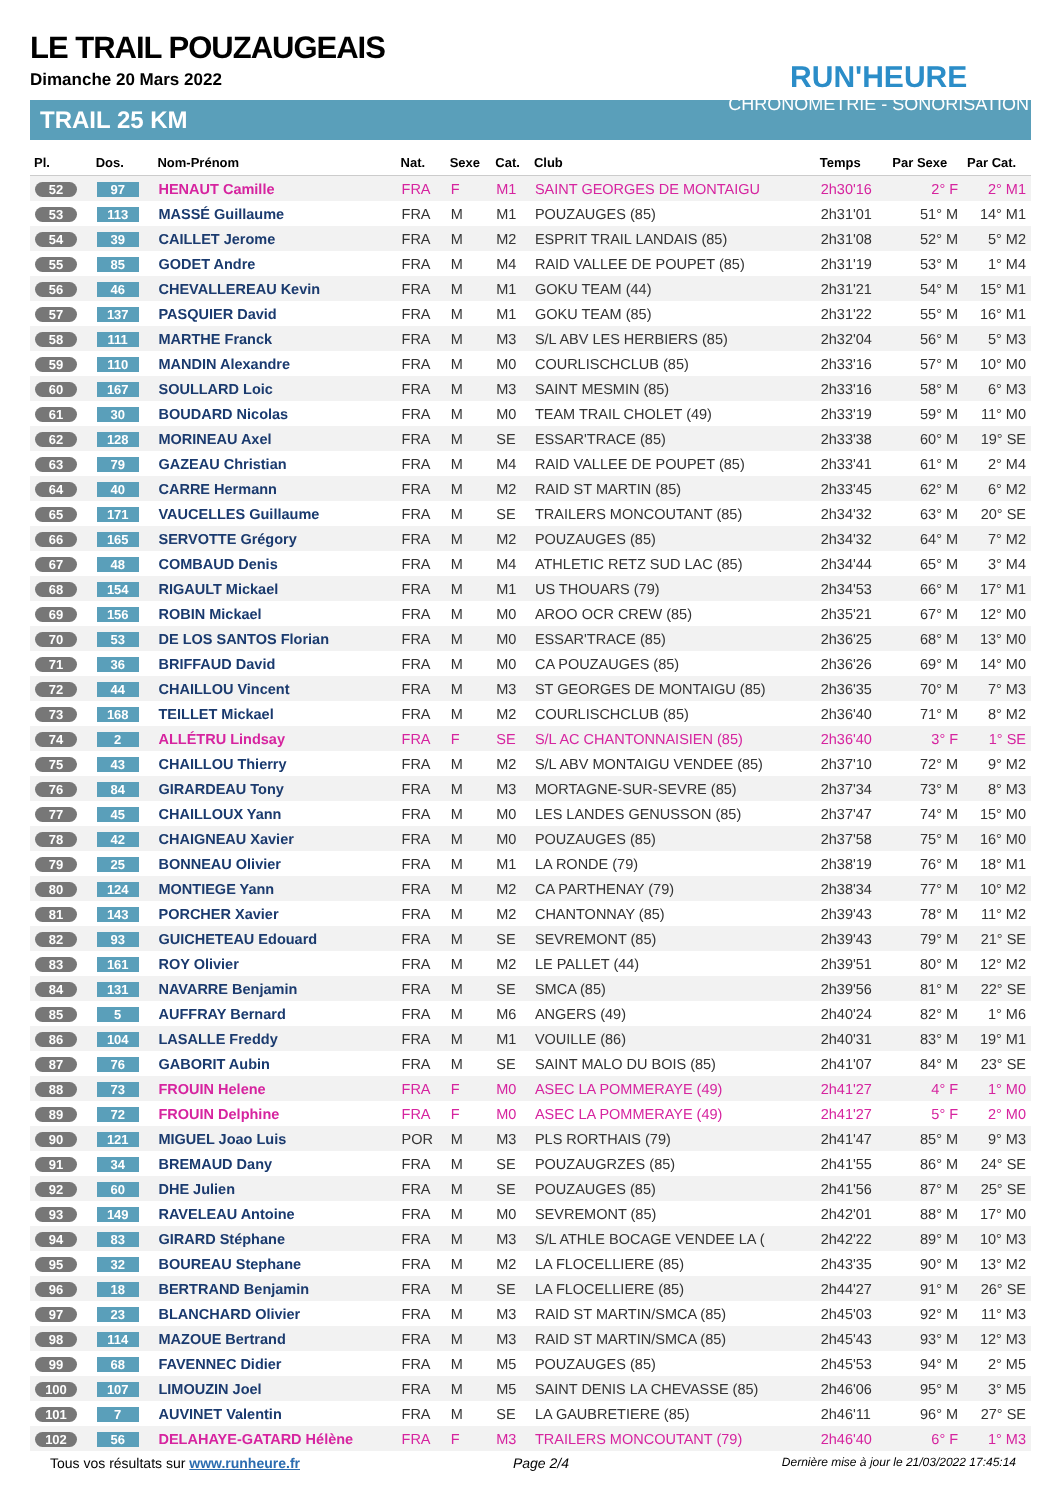LE TRAIL POUZAUGEAIS
Dimanche 20 Mars 2022
RUN'HEURE
CHRONOMÉTRIE - SONORISATION
TRAIL 25 KM
| Pl. | Dos. | Nom-Prénom | Nat. | Sexe | Cat. | Club | Temps | Par Sexe | Par Cat. |
| --- | --- | --- | --- | --- | --- | --- | --- | --- | --- |
| 52 | 97 | HENAUT Camille | FRA | F | M1 | SAINT GEORGES DE MONTAIGU | 2h30'16 | 2° F | 2° M1 |
| 53 | 113 | MASSÉ Guillaume | FRA | M | M1 | POUZAUGES (85) | 2h31'01 | 51° M | 14° M1 |
| 54 | 39 | CAILLET Jerome | FRA | M | M2 | ESPRIT TRAIL LANDAIS (85) | 2h31'08 | 52° M | 5° M2 |
| 55 | 85 | GODET Andre | FRA | M | M4 | RAID VALLEE DE POUPET (85) | 2h31'19 | 53° M | 1° M4 |
| 56 | 46 | CHEVALLEREAU Kevin | FRA | M | M1 | GOKU TEAM (44) | 2h31'21 | 54° M | 15° M1 |
| 57 | 137 | PASQUIER David | FRA | M | M1 | GOKU TEAM (85) | 2h31'22 | 55° M | 16° M1 |
| 58 | 111 | MARTHE Franck | FRA | M | M3 | S/L ABV LES HERBIERS (85) | 2h32'04 | 56° M | 5° M3 |
| 59 | 110 | MANDIN Alexandre | FRA | M | M0 | COURLISCHCLUB (85) | 2h33'16 | 57° M | 10° M0 |
| 60 | 167 | SOULLARD Loic | FRA | M | M3 | SAINT MESMIN (85) | 2h33'16 | 58° M | 6° M3 |
| 61 | 30 | BOUDARD Nicolas | FRA | M | M0 | TEAM TRAIL CHOLET (49) | 2h33'19 | 59° M | 11° M0 |
| 62 | 128 | MORINEAU Axel | FRA | M | SE | ESSAR'TRACE (85) | 2h33'38 | 60° M | 19° SE |
| 63 | 79 | GAZEAU Christian | FRA | M | M4 | RAID VALLEE DE POUPET (85) | 2h33'41 | 61° M | 2° M4 |
| 64 | 40 | CARRE Hermann | FRA | M | M2 | RAID ST MARTIN (85) | 2h33'45 | 62° M | 6° M2 |
| 65 | 171 | VAUCELLES Guillaume | FRA | M | SE | TRAILERS MONCOUTANT (85) | 2h34'32 | 63° M | 20° SE |
| 66 | 165 | SERVOTTE Grégory | FRA | M | M2 | POUZAUGES (85) | 2h34'32 | 64° M | 7° M2 |
| 67 | 48 | COMBAUD Denis | FRA | M | M4 | ATHLETIC RETZ SUD LAC (85) | 2h34'44 | 65° M | 3° M4 |
| 68 | 154 | RIGAULT Mickael | FRA | M | M1 | US THOUARS (79) | 2h34'53 | 66° M | 17° M1 |
| 69 | 156 | ROBIN Mickael | FRA | M | M0 | AROO OCR CREW (85) | 2h35'21 | 67° M | 12° M0 |
| 70 | 53 | DE LOS SANTOS Florian | FRA | M | M0 | ESSAR'TRACE (85) | 2h36'25 | 68° M | 13° M0 |
| 71 | 36 | BRIFFAUD David | FRA | M | M0 | CA POUZAUGES (85) | 2h36'26 | 69° M | 14° M0 |
| 72 | 44 | CHAILLOU Vincent | FRA | M | M3 | ST GEORGES DE MONTAIGU (85) | 2h36'35 | 70° M | 7° M3 |
| 73 | 168 | TEILLET Mickael | FRA | M | M2 | COURLISCHCLUB (85) | 2h36'40 | 71° M | 8° M2 |
| 74 | 2 | ALLÉTRU Lindsay | FRA | F | SE | S/L AC CHANTONNAISIEN (85) | 2h36'40 | 3° F | 1° SE |
| 75 | 43 | CHAILLOU Thierry | FRA | M | M2 | S/L ABV MONTAIGU VENDEE (85) | 2h37'10 | 72° M | 9° M2 |
| 76 | 84 | GIRARDEAU Tony | FRA | M | M3 | MORTAGNE-SUR-SEVRE (85) | 2h37'34 | 73° M | 8° M3 |
| 77 | 45 | CHAILLOUX Yann | FRA | M | M0 | LES LANDES GENUSSON (85) | 2h37'47 | 74° M | 15° M0 |
| 78 | 42 | CHAIGNEAU Xavier | FRA | M | M0 | POUZAUGES (85) | 2h37'58 | 75° M | 16° M0 |
| 79 | 25 | BONNEAU Olivier | FRA | M | M1 | LA RONDE (79) | 2h38'19 | 76° M | 18° M1 |
| 80 | 124 | MONTIEGE Yann | FRA | M | M2 | CA PARTHENAY (79) | 2h38'34 | 77° M | 10° M2 |
| 81 | 143 | PORCHER Xavier | FRA | M | M2 | CHANTONNAY (85) | 2h39'43 | 78° M | 11° M2 |
| 82 | 93 | GUICHETEAU Edouard | FRA | M | SE | SEVREMONT (85) | 2h39'43 | 79° M | 21° SE |
| 83 | 161 | ROY Olivier | FRA | M | M2 | LE PALLET (44) | 2h39'51 | 80° M | 12° M2 |
| 84 | 131 | NAVARRE Benjamin | FRA | M | SE | SMCA (85) | 2h39'56 | 81° M | 22° SE |
| 85 | 5 | AUFFRAY Bernard | FRA | M | M6 | ANGERS (49) | 2h40'24 | 82° M | 1° M6 |
| 86 | 104 | LASALLE Freddy | FRA | M | M1 | VOUILLE (86) | 2h40'31 | 83° M | 19° M1 |
| 87 | 76 | GABORIT Aubin | FRA | M | SE | SAINT MALO DU BOIS (85) | 2h41'07 | 84° M | 23° SE |
| 88 | 73 | FROUIN Helene | FRA | F | M0 | ASEC LA POMMERAYE (49) | 2h41'27 | 4° F | 1° M0 |
| 89 | 72 | FROUIN Delphine | FRA | F | M0 | ASEC LA POMMERAYE (49) | 2h41'27 | 5° F | 2° M0 |
| 90 | 121 | MIGUEL Joao Luis | POR | M | M3 | PLS RORTHAIS (79) | 2h41'47 | 85° M | 9° M3 |
| 91 | 34 | BREMAUD Dany | FRA | M | SE | POUZAUGRZES (85) | 2h41'55 | 86° M | 24° SE |
| 92 | 60 | DHE Julien | FRA | M | SE | POUZAUGES (85) | 2h41'56 | 87° M | 25° SE |
| 93 | 149 | RAVELEAU Antoine | FRA | M | M0 | SEVREMONT (85) | 2h42'01 | 88° M | 17° M0 |
| 94 | 83 | GIRARD Stéphane | FRA | M | M3 | S/L ATHLE BOCAGE VENDEE LA ( | 2h42'22 | 89° M | 10° M3 |
| 95 | 32 | BOUREAU Stephane | FRA | M | M2 | LA FLOCELLIERE (85) | 2h43'35 | 90° M | 13° M2 |
| 96 | 18 | BERTRAND Benjamin | FRA | M | SE | LA FLOCELLIERE (85) | 2h44'27 | 91° M | 26° SE |
| 97 | 23 | BLANCHARD Olivier | FRA | M | M3 | RAID ST MARTIN/SMCA (85) | 2h45'03 | 92° M | 11° M3 |
| 98 | 114 | MAZOUE Bertrand | FRA | M | M3 | RAID ST MARTIN/SMCA (85) | 2h45'43 | 93° M | 12° M3 |
| 99 | 68 | FAVENNEC Didier | FRA | M | M5 | POUZAUGES (85) | 2h45'53 | 94° M | 2° M5 |
| 100 | 107 | LIMOUZIN Joel | FRA | M | M5 | SAINT DENIS LA CHEVASSE (85) | 2h46'06 | 95° M | 3° M5 |
| 101 | 7 | AUVINET Valentin | FRA | M | SE | LA GAUBRETIERE (85) | 2h46'11 | 96° M | 27° SE |
| 102 | 56 | DELAHAYE-GATARD Hélène | FRA | F | M3 | TRAILERS MONCOUTANT (79) | 2h46'40 | 6° F | 1° M3 |
Tous vos résultats sur www.runheure.fr Page 2/4 Dernière mise à jour le 21/03/2022 17:45:14